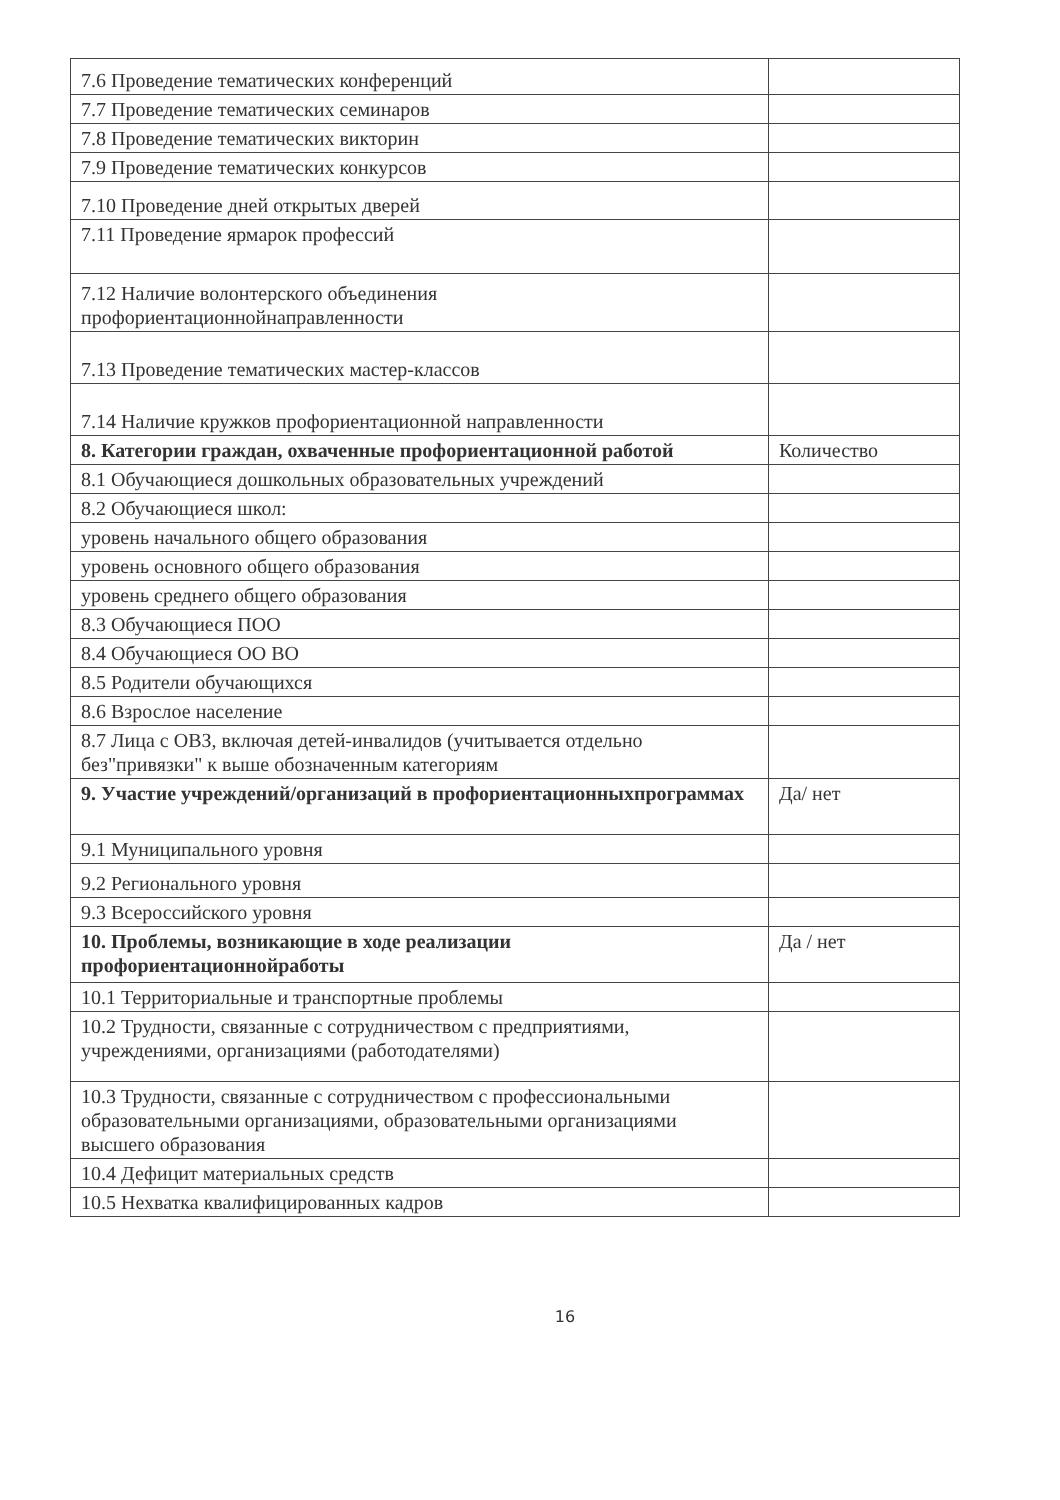| 7.6 Проведение тематических конференций | |
| 7.7 Проведение тематических семинаров | |
| 7.8 Проведение тематических викторин | |
| 7.9 Проведение тематических конкурсов | |
| 7.10 Проведение дней открытых дверей | |
| 7.11 Проведение ярмарок профессий | |
| 7.12 Наличие волонтерского объединения профориентационнойнаправленности | |
| 7.13 Проведение тематических мастер-классов | |
| 7.14 Наличие кружков профориентационной направленности | |
| 8. Категории граждан, охваченные профориентационной работой | Количество |
| 8.1 Обучающиеся дошкольных образовательных учреждений | |
| 8.2 Обучающиеся школ: | |
| уровень начального общего образования | |
| уровень основного общего образования | |
| уровень среднего общего образования | |
| 8.3 Обучающиеся ПОО | |
| 8.4 Обучающиеся ОО ВО | |
| 8.5 Родители обучающихся | |
| 8.6 Взрослое население | |
| 8.7 Лица с ОВЗ, включая детей-инвалидов (учитывается отдельно без"привязки" к выше обозначенным категориям | |
| 9. Участие учреждений/организаций в профориентационныхпрограммах | Да/ нет |
| 9.1 Муниципального уровня | |
| 9.2 Регионального уровня | |
| 9.3 Всероссийского уровня | |
| 10. Проблемы, возникающие в ходе реализации профориентационнойработы | Да / нет |
| 10.1 Территориальные и транспортные проблемы | |
| 10.2 Трудности, связанные с сотрудничеством с предприятиями, учреждениями, организациями (работодателями) | |
| 10.3 Трудности, связанные с сотрудничеством с профессиональными образовательными организациями, образовательными организациями высшего образования | |
| 10.4 Дефицит материальных средств | |
| 10.5 Нехватка квалифицированных кадров | |
16